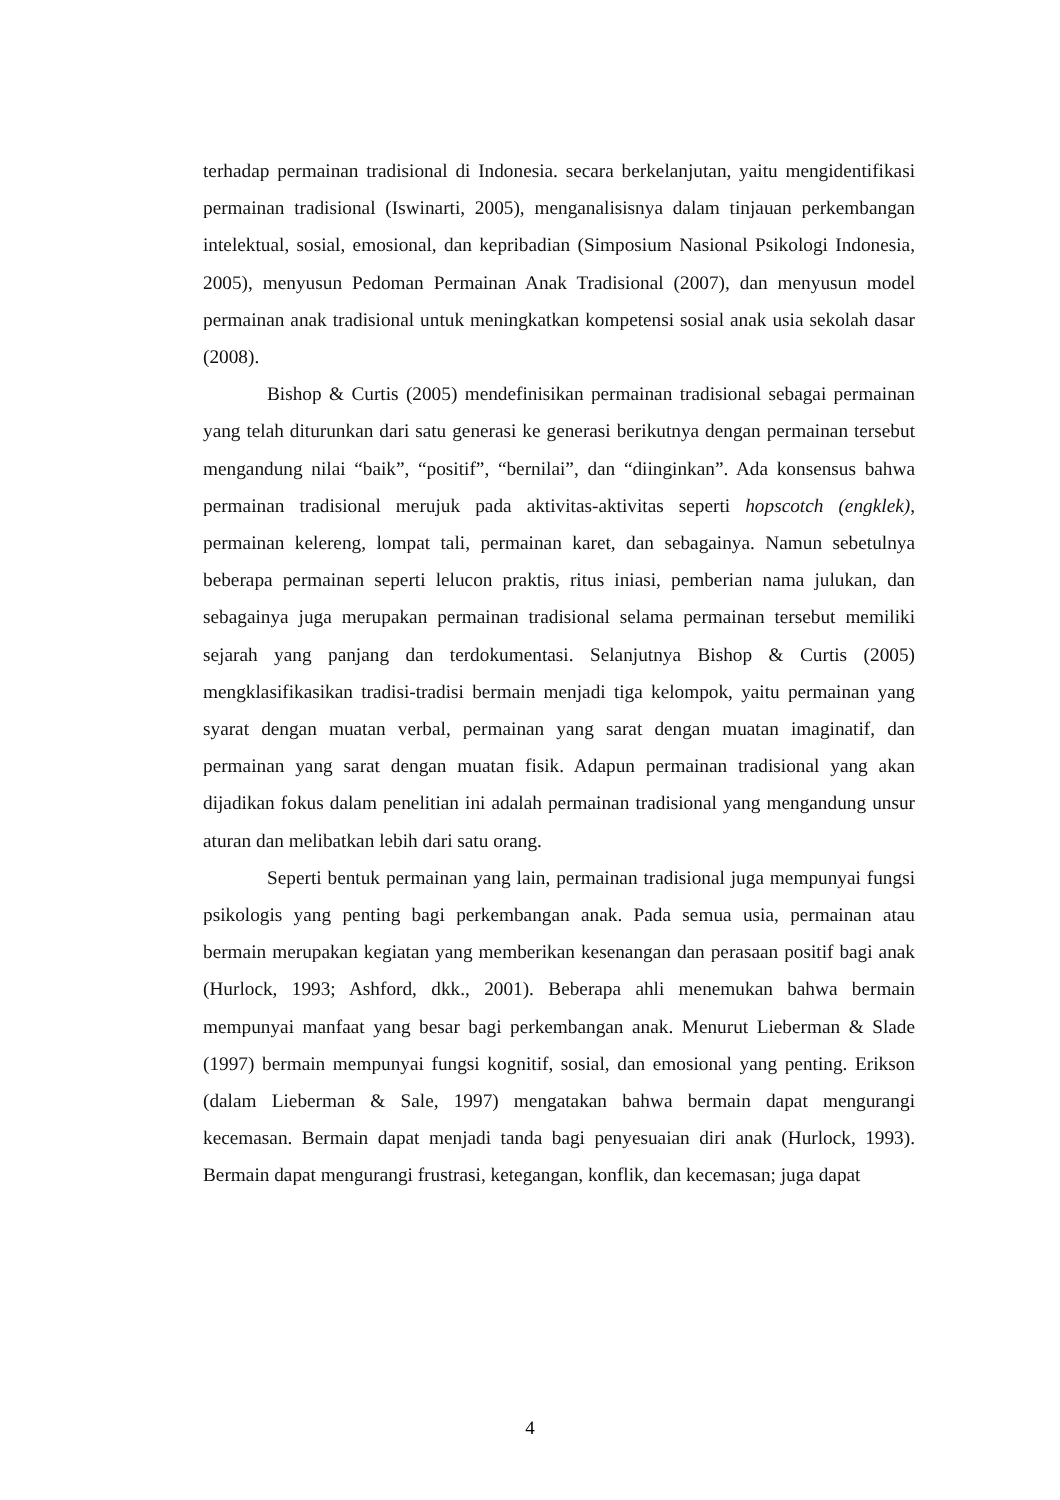terhadap permainan tradisional di Indonesia. secara berkelanjutan, yaitu mengidentifikasi permainan tradisional (Iswinarti, 2005), menganalisisnya dalam tinjauan perkembangan intelektual, sosial, emosional, dan kepribadian (Simposium Nasional Psikologi Indonesia, 2005), menyusun Pedoman Permainan Anak Tradisional (2007), dan menyusun model permainan anak tradisional untuk meningkatkan kompetensi sosial anak usia sekolah dasar (2008).
Bishop & Curtis (2005) mendefinisikan permainan tradisional sebagai permainan yang telah diturunkan dari satu generasi ke generasi berikutnya dengan permainan tersebut mengandung nilai “baik”, “positif”, “bernilai”, dan “diinginkan”. Ada konsensus bahwa permainan tradisional merujuk pada aktivitas-aktivitas seperti hopscotch (engklek), permainan kelereng, lompat tali, permainan karet, dan sebagainya. Namun sebetulnya beberapa permainan seperti lelucon praktis, ritus iniasi, pemberian nama julukan, dan sebagainya juga merupakan permainan tradisional selama permainan tersebut memiliki sejarah yang panjang dan terdokumentasi. Selanjutnya Bishop & Curtis (2005) mengklasifikasikan tradisi-tradisi bermain menjadi tiga kelompok, yaitu permainan yang syarat dengan muatan verbal, permainan yang sarat dengan muatan imaginatif, dan permainan yang sarat dengan muatan fisik. Adapun permainan tradisional yang akan dijadikan fokus dalam penelitian ini adalah permainan tradisional yang mengandung unsur aturan dan melibatkan lebih dari satu orang.
Seperti bentuk permainan yang lain, permainan tradisional juga mempunyai fungsi psikologis yang penting bagi perkembangan anak. Pada semua usia, permainan atau bermain merupakan kegiatan yang memberikan kesenangan dan perasaan positif bagi anak (Hurlock, 1993; Ashford, dkk., 2001). Beberapa ahli menemukan bahwa bermain mempunyai manfaat yang besar bagi perkembangan anak. Menurut Lieberman & Slade (1997) bermain mempunyai fungsi kognitif, sosial, dan emosional yang penting. Erikson (dalam Lieberman & Sale, 1997) mengatakan bahwa bermain dapat mengurangi kecemasan. Bermain dapat menjadi tanda bagi penyesuaian diri anak (Hurlock, 1993). Bermain dapat mengurangi frustrasi, ketegangan, konflik, dan kecemasan; juga dapat
4